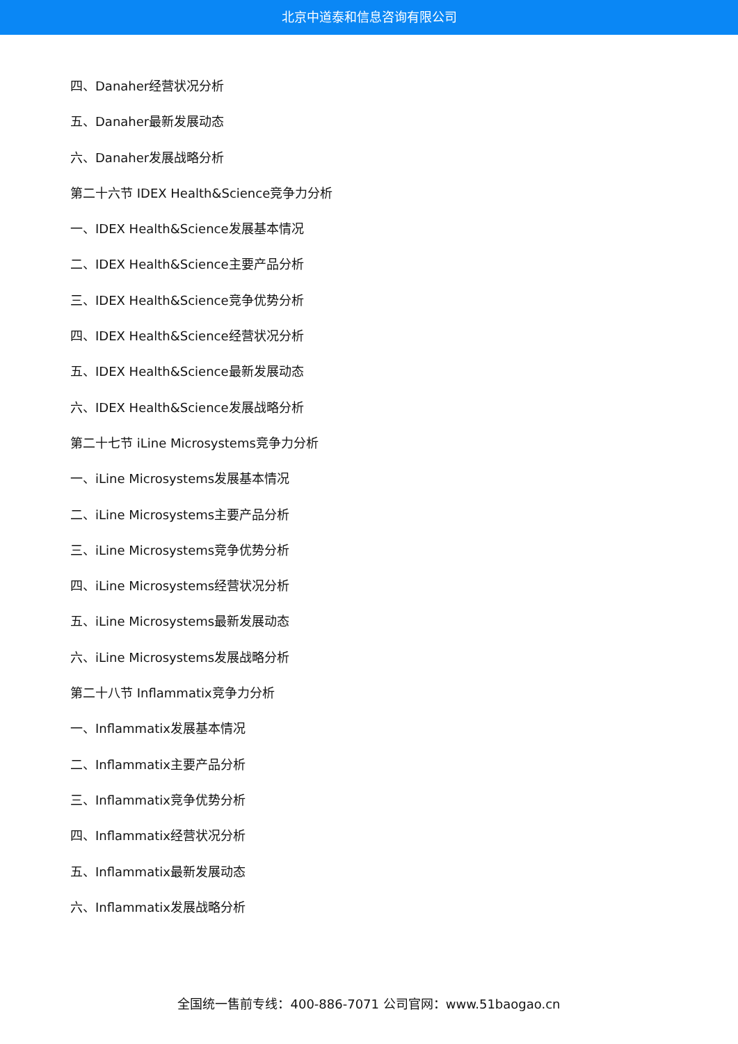北京中道泰和信息咨询有限公司
四、Danaher经营状况分析
五、Danaher最新发展动态
六、Danaher发展战略分析
第二十六节 IDEX Health&Science竞争力分析
一、IDEX Health&Science发展基本情况
二、IDEX Health&Science主要产品分析
三、IDEX Health&Science竞争优势分析
四、IDEX Health&Science经营状况分析
五、IDEX Health&Science最新发展动态
六、IDEX Health&Science发展战略分析
第二十七节 iLine Microsystems竞争力分析
一、iLine Microsystems发展基本情况
二、iLine Microsystems主要产品分析
三、iLine Microsystems竞争优势分析
四、iLine Microsystems经营状况分析
五、iLine Microsystems最新发展动态
六、iLine Microsystems发展战略分析
第二十八节 Inflammatix竞争力分析
一、Inflammatix发展基本情况
二、Inflammatix主要产品分析
三、Inflammatix竞争优势分析
四、Inflammatix经营状况分析
五、Inflammatix最新发展动态
六、Inflammatix发展战略分析
全国统一售前专线：400-886-7071 公司官网：www.51baogao.cn